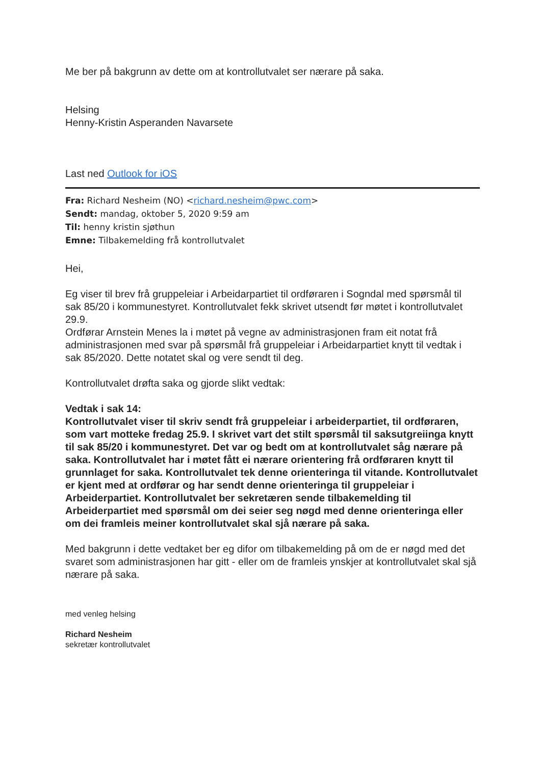Me ber på bakgrunn av dette om at kontrollutvalet ser nærare på saka.
Helsing
Henny-Kristin Asperanden Navarsete
Last ned Outlook for iOS
Fra: Richard Nesheim (NO) <richard.nesheim@pwc.com>
Sendt: mandag, oktober 5, 2020 9:59 am
Til: henny kristin sjøthun
Emne: Tilbakemelding frå kontrollutvalet
Hei,
Eg viser til brev frå gruppeleiar i Arbeidarpartiet til ordføraren i Sogndal med spørsmål til sak 85/20 i kommunestyret. Kontrollutvalet fekk skrivet utsendt før møtet i kontrollutvalet 29.9.
Ordførar Arnstein Menes la i møtet på vegne av administrasjonen fram eit notat frå administrasjonen med svar på spørsmål frå gruppeleiar i Arbeidarpartiet knytt til vedtak i sak 85/2020. Dette notatet skal og vere sendt til deg.
Kontrollutvalet drøfta saka og gjorde slikt vedtak:
Vedtak i sak 14:
Kontrollutvalet viser til skriv sendt frå gruppeleiar i arbeiderpartiet, til ordføraren, som vart motteke fredag 25.9. I skrivet vart det stilt spørsmål til saksutgreiinga knytt til sak 85/20 i kommunestyret. Det var og bedt om at kontrollutvalet såg nærare på saka. Kontrollutvalet har i møtet fått ei nærare orientering frå ordføraren knytt til grunnlaget for saka. Kontrollutvalet tek denne orienteringa til vitande. Kontrollutvalet er kjent med at ordførar og har sendt denne orienteringa til gruppeleiar i Arbeiderpartiet. Kontrollutvalet ber sekretæren sende tilbakemelding til Arbeiderpartiet med spørsmål om dei seier seg nøgd med denne orienteringa eller om dei framleis meiner kontrollutvalet skal sjå nærare på saka.
Med bakgrunn i dette vedtaket ber eg difor om tilbakemelding på om de er nøgd med det svaret som administrasjonen har gitt - eller om de framleis ynskjer at kontrollutvalet skal sjå nærare på saka.
med venleg helsing
Richard Nesheim
sekretær kontrollutvalet